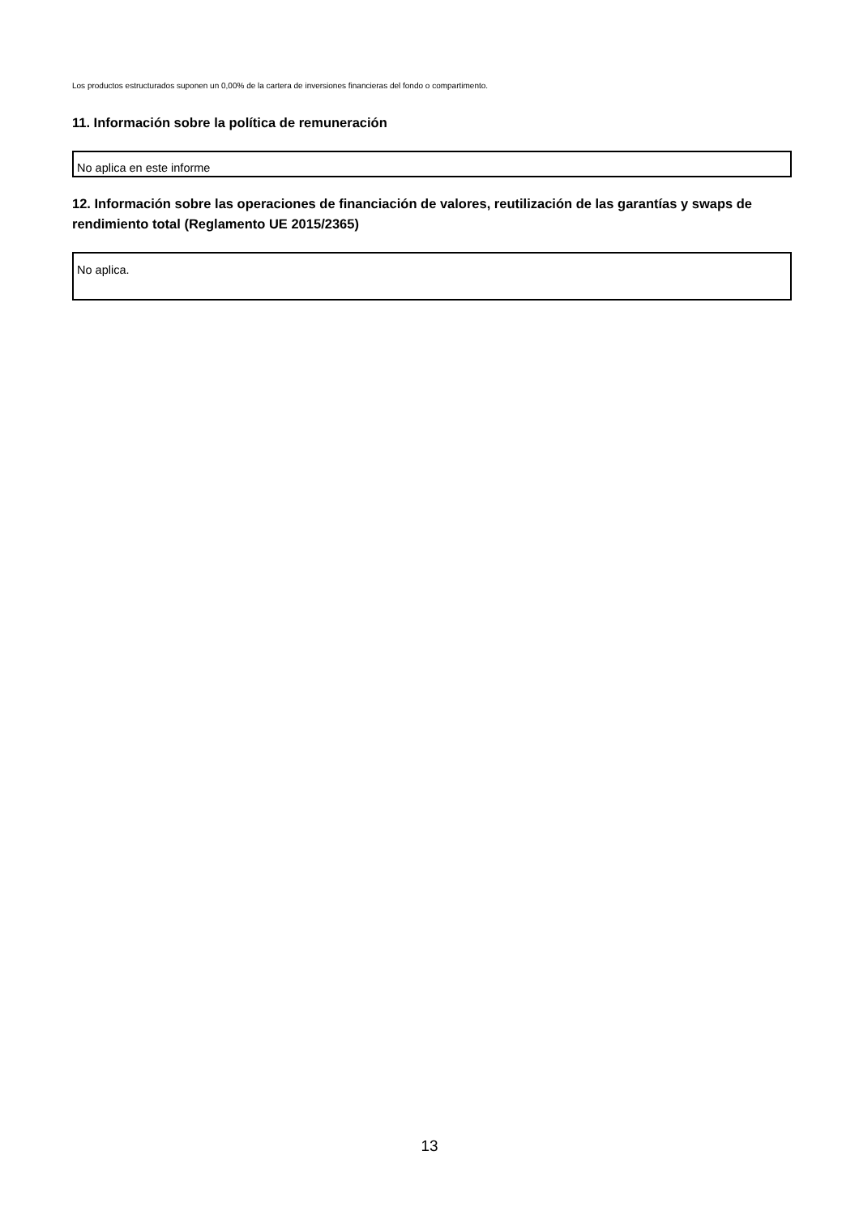Los productos estructurados suponen un 0,00% de la cartera de inversiones financieras del fondo o compartimento.
11. Información sobre la política de remuneración
No aplica en este informe
12. Información sobre las operaciones de financiación de valores, reutilización de las garantías y swaps de rendimiento total (Reglamento UE 2015/2365)
No aplica.
13